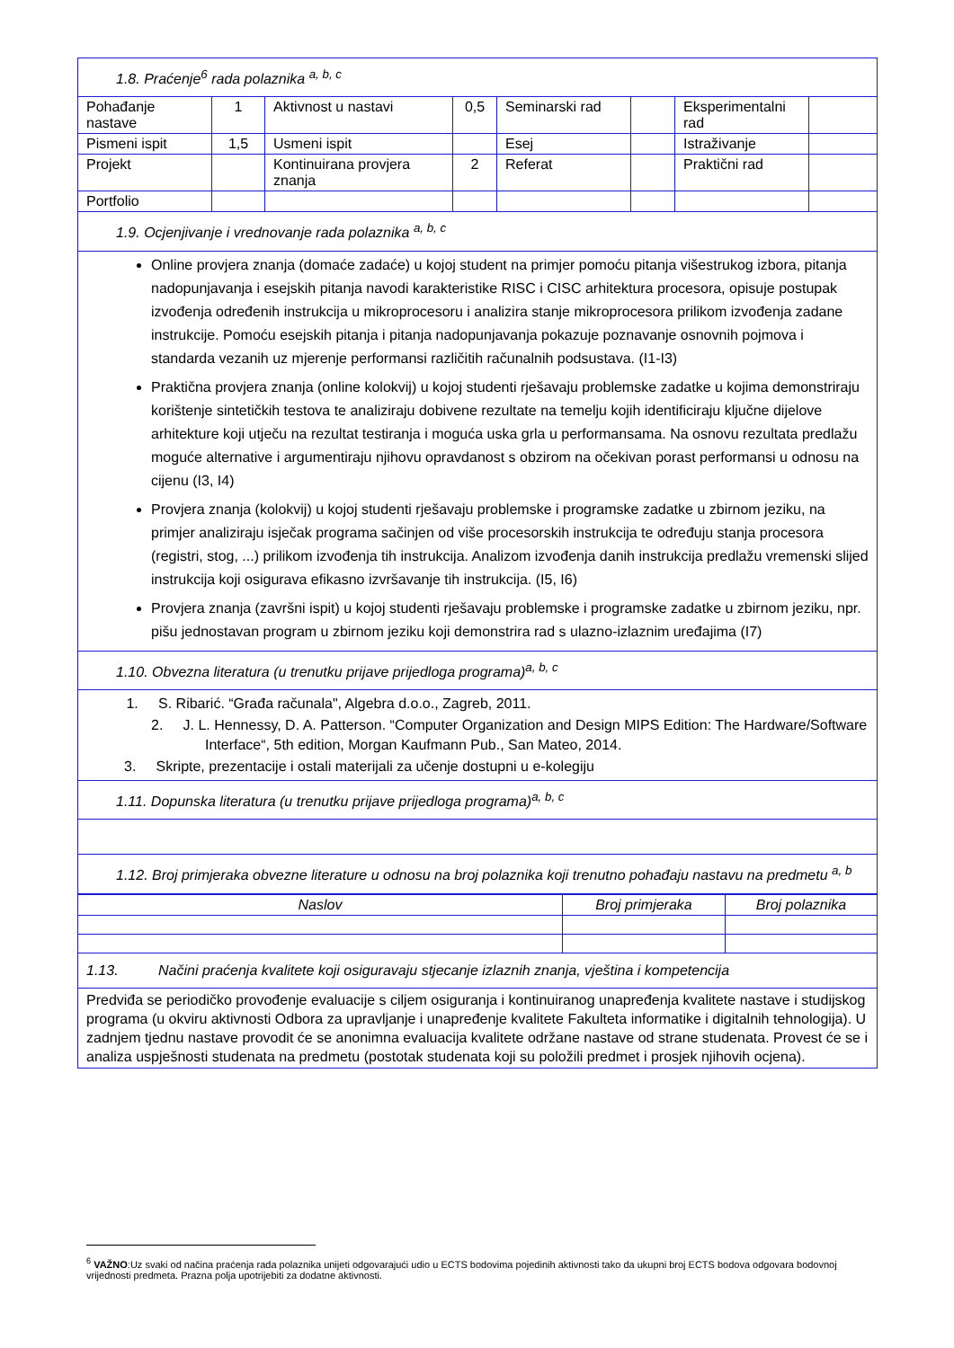| 1.8. Praćenje<sup>6</sup> rada polaznika <sup>a, b, c</sup> | | | | | | | |
| Pohađanje nastave | 1 | Aktivnost u nastavi | 0,5 | Seminarski rad | | Eksperimentalni rad | |
| Pismeni ispit | 1,5 | Usmeni ispit | | Esej | | Istraživanje | |
| Projekt | | Kontinuirana provjera znanja | 2 | Referat | | Praktični rad | |
| Portfolio | | | | | | | |
| 1.9. Ocjenjivanje i vrednovanje rada polaznika <sup>a, b, c</sup> | | | | | | | |
| Online provjera znanja (domaće zadaće) u kojoj student na primjer pomoću pitanja višestrukog izbora, pitanja nadopunjavanja i esejskih pitanja navodi karakteristike RISC i CISC arhitektura procesora, opisuje postupak izvođenja određenih instrukcija u mikroprocesoru i analizira stanje mikroprocesora prilikom izvođenja zadane instrukcije. Pomoću esejskih pitanja i pitanja nadopunjavanja pokazuje poznavanje osnovnih pojmova i standarda vezanih uz mjerenje performansi različitih računalnih podsustava. (I1-I3) Praktična provjera znanja (online kolokvij) u kojoj studenti rješavaju problemske zadatke u kojima demonstriraju korištenje sintetičkih testova te analiziraju dobivene rezultate na temelju kojih identificiraju ključne dijelove arhitekture koji utječu na rezultat testiranja i moguća uska grla u performansama. Na osnovu rezultata predlažu moguće alternative i argumentiraju njihovu opravdanost s obzirom na očekivan porast performansi u odnosu na cijenu (I3, I4) Provjera znanja (kolokvij) u kojoj studenti rješavaju problemske i programske zadatke u zbirnom jeziku, na primjer analiziraju isječak programa sačinjen od više procesorskih instrukcija te određuju stanja procesora (registri, stog, ...) prilikom izvođenja tih instrukcija. Analizom izvođenja danih instrukcija predlažu vremenski slijed instrukcija koji osigurava efikasno izvršavanje tih instrukcija. (I5, I6) Provjera znanja (završni ispit) u kojoj studenti rješavaju problemske i programske zadatke u zbirnom jeziku, npr. pišu jednostavan program u zbirnom jeziku koji demonstrira rad s ulazno-izlaznim uređajima (I7) | | | | | | | |
| 1.10. Obvezna literatura (u trenutku prijave prijedloga programa)<sup>a, b, c</sup> | | | | | | | |
| 1. S. Ribarić. “Građa računala", Algebra d.o.o., Zagreb, 2011. 2. J. L. Hennessy, D. A. Patterson. “Computer Organization and Design MIPS Edition: The Hardware/Software Interface“, 5th edition, Morgan Kaufmann Pub., San Mateo, 2014. 3. Skripte, prezentacije i ostali materijali za učenje dostupni u e-kolegiju | | | | | | | |
| 1.11. Dopunska literatura (u trenutku prijave prijedloga programa)<sup>a, b, c</sup> | | | | | | | |
| 1.12. Broj primjeraka obvezne literature u odnosu na broj polaznika koji trenutno pohađaju nastavu na predmetu <sup>a, b</sup> | | | | | | | |
| Naslov | Broj primjeraka | Broj polaznika |
| --- | --- | --- |
| 1.13. Načini praćenja kvalitete koji osiguravaju stjecanje izlaznih znanja, vještina i kompetencija | | |
| Predviđa se periodičko provođenje evaluacije s ciljem osiguranja i kontinuiranog unapređenja kvalitete nastave i studijskog programa (u okviru aktivnosti Odbora za upravljanje i unapređenje kvalitete Fakulteta informatike i digitalnih tehnologija). U zadnjem tjednu nastave provodit će se anonimna evaluacija kvalitete održane nastave od strane studenata. Provest će se i analiza uspješnosti studenata na predmetu (postotak studenata koji su položili predmet i prosjek njihovih ocjena). | | |
<sup>6</sup> VAŽNO:Uz svaki od načina praćenja rada polaznika unijeti odgovarajući udio u ECTS bodovima pojedinih aktivnosti tako da ukupni broj ECTS bodova odgovara bodovnoj vrijednosti predmeta. Prazna polja upotrijebiti za dodatne aktivnosti.